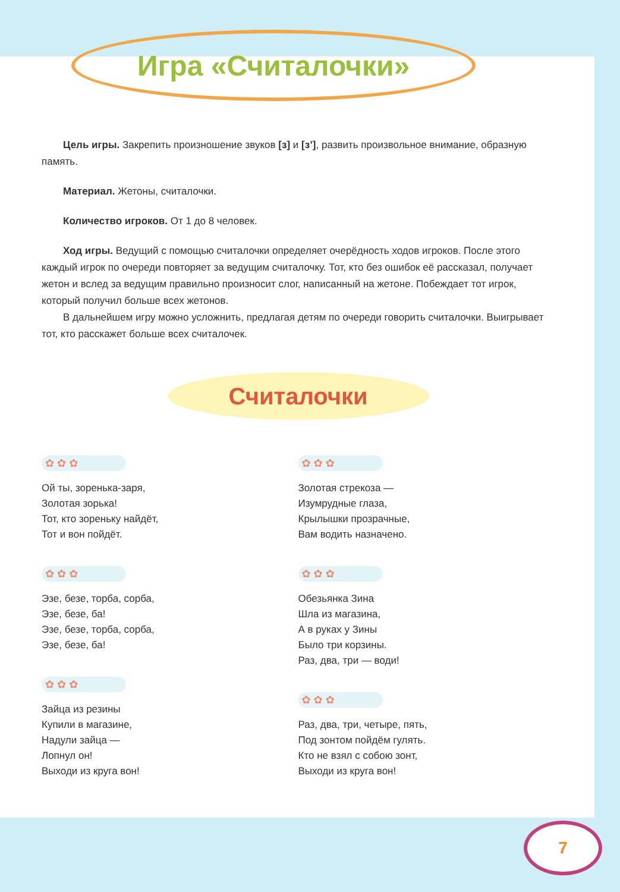Игра «Считалочки»
Цель игры. Закрепить произношение звуков [з] и [з’], развить произвольное внимание, образную память.
Материал. Жетоны, считалочки.
Количество игроков. От 1 до 8 человек.
Ход игры. Ведущий с помощью считалочки определяет очерёдность ходов игроков. После этого каждый игрок по очереди повторяет за ведущим считалочку. Тот, кто без ошибок её рассказал, получает жетон и вслед за ведущим правильно произносит слог, написанный на жетоне. Побеждает тот игрок, который получил больше всех жетонов.
В дальнейшем игру можно усложнить, предлагая детям по очереди говорить считалочки. Выигрывает тот, кто расскажет больше всех считалочек.
Считалочки
✿ ✿ ✿
Ой ты, зоренька-заря,
Золотая зорька!
Тот, кто зореньку найдёт,
Тот и вон пойдёт.
✿ ✿ ✿
Эзе, безе, торба, сорба,
Эзе, безе, ба!
Эзе, безе, торба, сорба,
Эзе, безе, ба!
✿ ✿ ✿
Зайца из резины
Купили в магазине,
Надули зайца —
Лопнул он!
Выходи из круга вон!
✿ ✿ ✿
Золотая стрекоза —
Изумрудные глаза,
Крылышки прозрачные,
Вам водить назначено.
✿ ✿ ✿
Обезьянка Зина
Шла из магазина,
А в руках у Зины
Было три корзины.
Раз, два, три — води!
✿ ✿ ✿
Раз, два, три, четыре, пять,
Под зонтом пойдём гулять.
Кто не взял с собою зонт,
Выходи из круга вон!
7